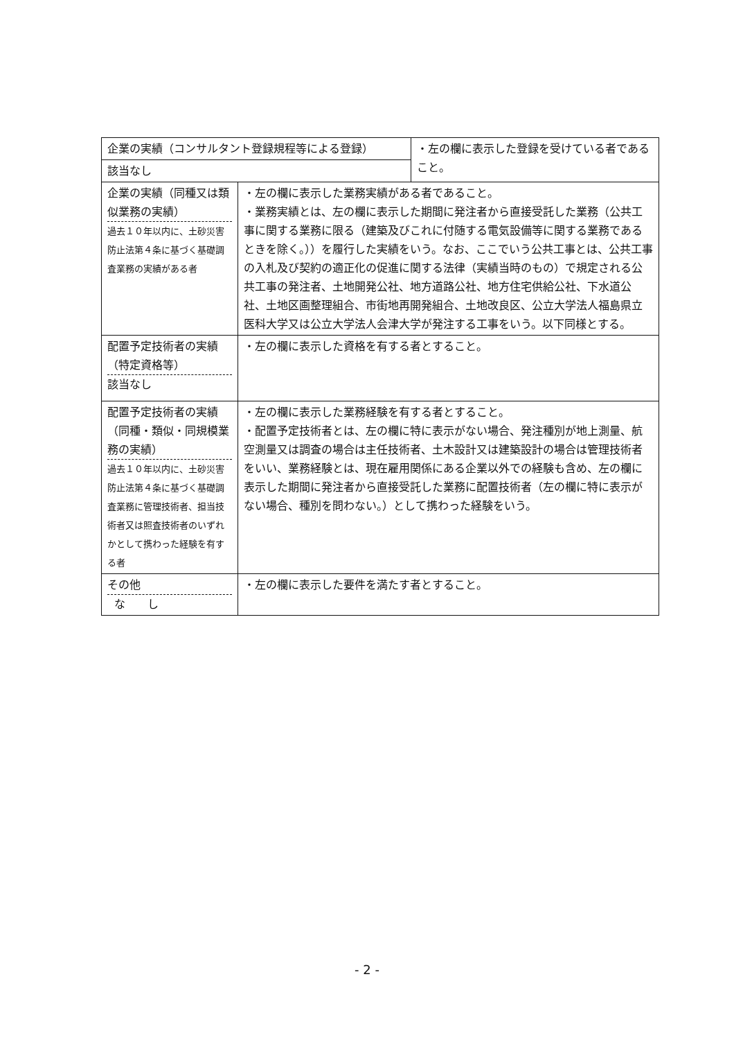| / 企業の実績（コンサルタント登録規程等による登録） / ・左の欄に表示した登録を受けている者であること。 / / 該当なし / / | |
| 企業の実績（同種又は類似業務の実績） 過去１０年以内に、土砂災害防止法第４条に基づく基礎調査業務の実績がある者 | ・左の欄に表示した業務実績がある者であること。 ・業務実績とは、左の欄に表示した期間に発注者から直接受託した業務（公共工事に関する業務に限る（建築及びこれに付随する電気設備等に関する業務であるときを除く。））を履行した実績をいう。なお、ここでいう公共工事とは、公共工事の入札及び契約の適正化の促進に関する法律（実績当時のもの）で規定される公共工事の発注者、土地開発公社、地方道路公社、地方住宅供給公社、下水道公社、土地区画整理組合、市街地再開発組合、土地改良区、公立大学法人福島県立医科大学又は公立大学法人会津大学が発注する工事をいう。以下同様とする。 |
| 配置予定技術者の実績（特定資格等） 該当なし | ・左の欄に表示した資格を有する者とすること。 |
| 配置予定技術者の実績（同種・類似・同規模業務の実績） 過去１０年以内に、土砂災害防止法第４条に基づく基礎調査業務に管理技術者、担当技術者又は照査技術者のいずれかとして携わった経験を有する者 | ・左の欄に表示した業務経験を有する者とすること。 ・配置予定技術者とは、左の欄に特に表示がない場合、発注種別が地上測量、航空測量又は調査の場合は主任技術者、土木設計又は建築設計の場合は管理技術者をいい、業務経験とは、現在雇用関係にある企業以外での経験も含め、左の欄に表示した期間に発注者から直接受託した業務に配置技術者（左の欄に特に表示がない場合、種別を問わない。）として携わった経験をいう。 |
| その他 な し | ・左の欄に表示した要件を満たす者とすること。 |
- 2 -